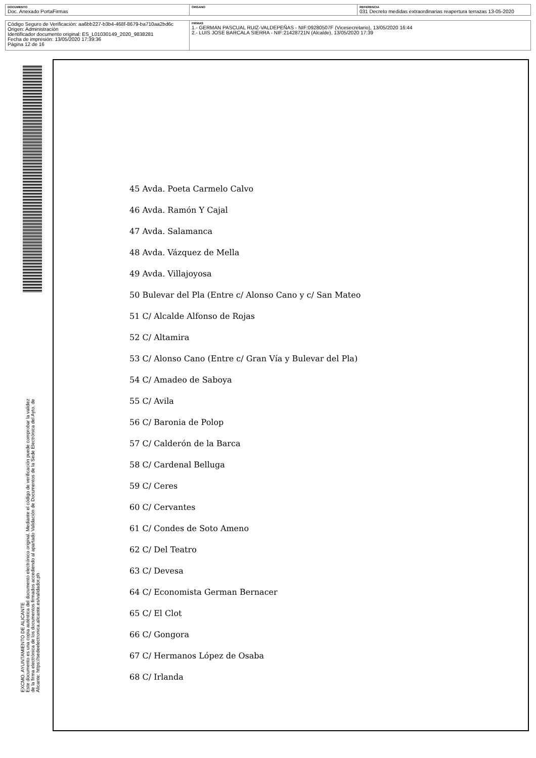| DOCUMENTO Doc. Anexado PortaFirmas | ÓRGANO | REFERENCIA 031 Decreto medidas extraordinarias reapertura terrazas 13-05-2020 |
| Código Seguro de Verificación: aa6bb227-b3b4-468f-8679-ba710aa2bd6c Origen: Administración Identificador documento original: ES_L01030149_2020_9838281 Fecha de impresión: 13/05/2020 17:39:36 Página 12 de 16 | FIRMAS 1.- GERMAN PASCUAL RUIZ-VALDEPEÑAS - NIF:09280507F (Vicesecretario), 13/05/2020 16:44 2.- LUIS JOSE BARCALA SIERRA - NIF:21428721N (Alcalde), 13/05/2020 17:39 |
EXCMO. AYUNTAMIENTO DE ALICANTE
Este documento es una copia auténtica del documento electrónico original. Mediante el código de verificación puede comprobar la validez
de la firma electrónica de los documentos firmados accediendo al apartado Validación de Documentos de la Sede Electrónica del Ayto. de
Alicante: https://sedeelectronica.alicante.es/validador.ph
45 Avda. Poeta Carmelo Calvo
46 Avda. Ramón Y Cajal
47 Avda. Salamanca
48 Avda. Vázquez de Mella
49 Avda. Villajoyosa
50 Bulevar del Pla (Entre c/ Alonso Cano y c/ San Mateo
51 C/ Alcalde Alfonso de Rojas
52 C/ Altamira
53 C/ Alonso Cano (Entre c/ Gran Vía y Bulevar del Pla)
54 C/ Amadeo de Saboya
55 C/ Avila
56 C/ Baronia de Polop
57 C/ Calderón de la Barca
58 C/ Cardenal Belluga
59 C/ Ceres
60 C/ Cervantes
61 C/ Condes de Soto Ameno
62 C/ Del Teatro
63 C/ Devesa
64 C/ Economista German Bernacer
65 C/ El Clot
66 C/ Gongora
67 C/ Hermanos López de Osaba
68 C/ Irlanda